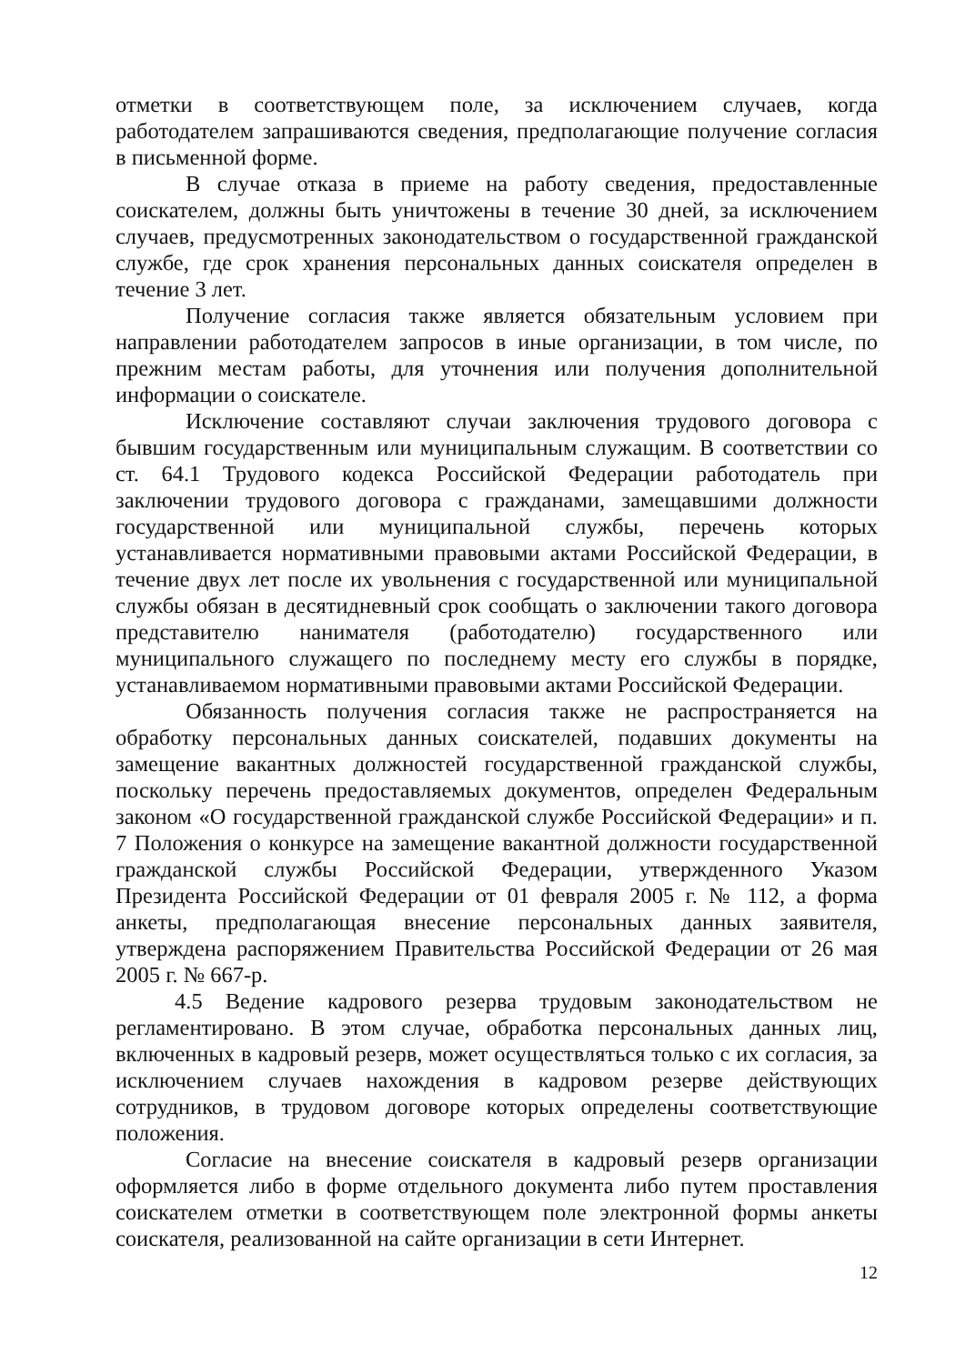отметки в соответствующем поле, за исключением случаев, когда работодателем запрашиваются сведения, предполагающие получение согласия в письменной форме.
В случае отказа в приеме на работу сведения, предоставленные соискателем, должны быть уничтожены в течение 30 дней, за исключением случаев, предусмотренных законодательством о государственной гражданской службе, где срок хранения персональных данных соискателя определен в течение 3 лет.
Получение согласия также является обязательным условием при направлении работодателем запросов в иные организации, в том числе, по прежним местам работы, для уточнения или получения дополнительной информации о соискателе.
Исключение составляют случаи заключения трудового договора с бывшим государственным или муниципальным служащим. В соответствии со ст. 64.1 Трудового кодекса Российской Федерации работодатель при заключении трудового договора с гражданами, замещавшими должности государственной или муниципальной службы, перечень которых устанавливается нормативными правовыми актами Российской Федерации, в течение двух лет после их увольнения с государственной или муниципальной службы обязан в десятидневный срок сообщать о заключении такого договора представителю нанимателя (работодателю) государственного или муниципального служащего по последнему месту его службы в порядке, устанавливаемом нормативными правовыми актами Российской Федерации.
Обязанность получения согласия также не распространяется на обработку персональных данных соискателей, подавших документы на замещение вакантных должностей государственной гражданской службы, поскольку перечень предоставляемых документов, определен Федеральным законом «О государственной гражданской службе Российской Федерации» и п. 7 Положения о конкурсе на замещение вакантной должности государственной гражданской службы Российской Федерации, утвержденного Указом Президента Российской Федерации от 01 февраля 2005 г. № 112, а форма анкеты, предполагающая внесение персональных данных заявителя, утверждена распоряжением Правительства Российской Федерации от 26 мая 2005 г. № 667-р.
4.5 Ведение кадрового резерва трудовым законодательством не регламентировано. В этом случае, обработка персональных данных лиц, включенных в кадровый резерв, может осуществляться только с их согласия, за исключением случаев нахождения в кадровом резерве действующих сотрудников, в трудовом договоре которых определены соответствующие положения.
Согласие на внесение соискателя в кадровый резерв организации оформляется либо в форме отдельного документа либо путем проставления соискателем отметки в соответствующем поле электронной формы анкеты соискателя, реализованной на сайте организации в сети Интернет.
12